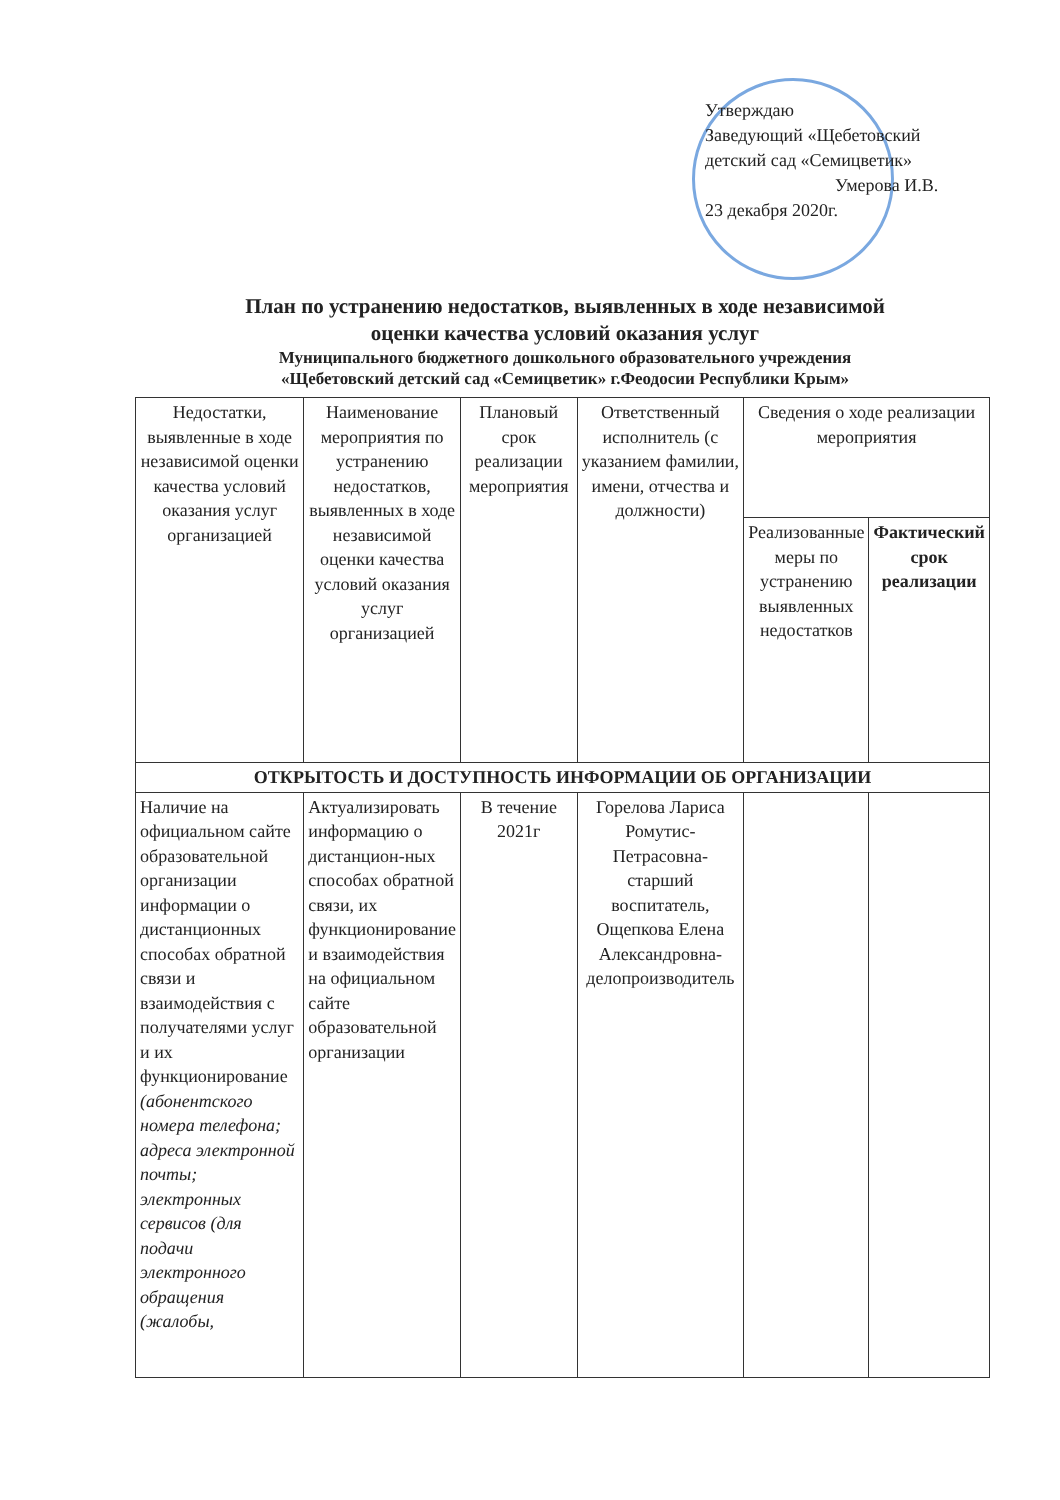Утверждаю
Заведующий «Щебетовский
детский сад «Семицветик»
Умерова И.В.
23 декабря 2020г.
План по устранению недостатков, выявленных в ходе независимой
оценки качества условий оказания услуг
Муниципального бюджетного дошкольного образовательного учреждения
«Щебетовский детский сад «Семицветик» г.Феодосии Республики Крым»
| Недостатки, выявленные в ходе независимой оценки качества условий оказания услуг организацией | Наименование мероприятия по устранению недостатков, выявленных в ходе независимой оценки качества условий оказания услуг организацией | Плановый срок реализации мероприятия | Ответственный исполнитель (с указанием фамилии, имени, отчества и должности) | Сведения о ходе реализации мероприятия | |
| --- | --- | --- | --- | --- | --- |
| | | | | Реализованные меры по устранению выявленных недостатков | Фактический срок реализации |
| ОТКРЫТОСТЬ И ДОСТУПНОСТЬ ИНФОРМАЦИИ ОБ ОРГАНИЗАЦИИ | | | | | |
| Наличие на официальном сайте образовательной организации информации о дистанционных способах обратной связи и взаимодействия с получателями услуг и их функционирование (абонентского номера телефона; адреса электронной почты; электронных сервисов (для подачи электронного обращения (жалобы, | Актуализировать информацию о дистанцион-ных способах обратной связи, их функционирование и взаимодействия на официальном сайте образовательной организации | В течение 2021г | Горелова Лариса Ромутис-Петрасовна-старший воспитатель, Ощепкова Елена Александровна-делопроизводитель | | |